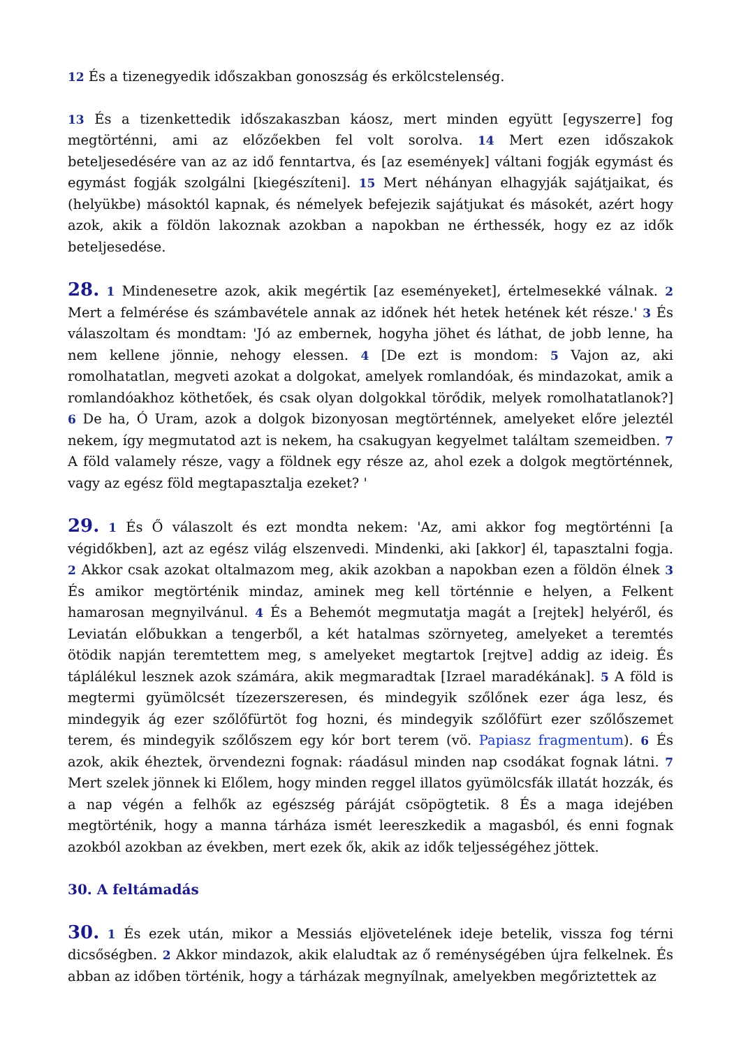12 És a tizenegyedik időszakban gonoszság és erkölcstelenség.
13 És a tizenkettedik időszakaszban káosz, mert minden együtt [egyszerre] fog megtörténni, ami az előzőekben fel volt sorolva. 14 Mert ezen időszakok beteljesedésére van az az idő fenntartva, és [az események] váltani fogják egymást és egymást fogják szolgálni [kiegészíteni]. 15 Mert néhányan elhagyják sajátjaikat, és (helyükbe) másoktól kapnak, és némelyek befejezik sajátjukat és másokét, azért hogy azok, akik a földön lakoznak azokban a napokban ne érthessék, hogy ez az idők beteljesedése.
28. 1 Mindenesetre azok, akik megértik [az eseményeket], értelmesekké válnak. 2 Mert a felmérése és számbavétele annak az időnek hét hetek hetének két része.' 3 És válaszoltam és mondtam: 'Jó az embernek, hogyha jöhet és láthat, de jobb lenne, ha nem kellene jönnie, nehogy elessen. 4 [De ezt is mondom: 5 Vajon az, aki romolhatatlan, megveti azokat a dolgokat, amelyek romlandóak, és mindazokat, amik a romlandóakhoz köthetőek, és csak olyan dolgokkal törődik, melyek romolhatatlanok?] 6 De ha, Ó Uram, azok a dolgok bizonyosan megtörténnek, amelyeket előre jeleztél nekem, így megmutatod azt is nekem, ha csakugyan kegyelmet találtam szemeidben. 7 A föld valamely része, vagy a földnek egy része az, ahol ezek a dolgok megtörténnek, vagy az egész föld megtapasztalja ezeket? '
29. 1 És Ő válaszolt és ezt mondta nekem: 'Az, ami akkor fog megtörténni [a végidőkben], azt az egész világ elszenvedi. Mindenki, aki [akkor] él, tapasztalni fogja. 2 Akkor csak azokat oltalmazom meg, akik azokban a napokban ezen a földön élnek 3 És amikor megtörténik mindaz, aminek meg kell történnie e helyen, a Felkent hamarosan megnyilvánul. 4 És a Behemót megmutatja magát a [rejtek] helyéről, és Leviatán előbukkan a tengerből, a két hatalmas szörnyeteg, amelyeket a teremtés ötödik napján teremtettem meg, s amelyeket megtartok [rejtve] addig az ideig. És táplálékul lesznek azok számára, akik megmaradtak [Izrael maradékának]. 5 A föld is megtermi gyümölcsét tízezerszeresen, és mindegyik szőlőnek ezer ága lesz, és mindegyik ág ezer szőlőfürtöt fog hozni, és mindegyik szőlőfürt ezer szőlőszemet terem, és mindegyik szőlőszem egy kór bort terem (vö. Papiasz fragmentum). 6 És azok, akik éheztek, örvendezni fognak: ráadásul minden nap csodákat fognak látni. 7 Mert szelek jönnek ki Előlem, hogy minden reggel illatos gyümölcsfák illatát hozzák, és a nap végén a felhők az egészség páráját csöpögtetik. 8 És a maga idejében megtörténik, hogy a manna tárháza ismét leereszkedik a magasból, és enni fognak azokból azokban az években, mert ezek ők, akik az idők teljességéhez jöttek.
30. A feltámadás
30. 1 És ezek után, mikor a Messiás eljövetelének ideje betelik, vissza fog térni dicsőségben. 2 Akkor mindazok, akik elaludtak az ő reménységében újra felkelnek. És abban az időben történik, hogy a tárházak megnyílnak, amelyekben megőriztettek az